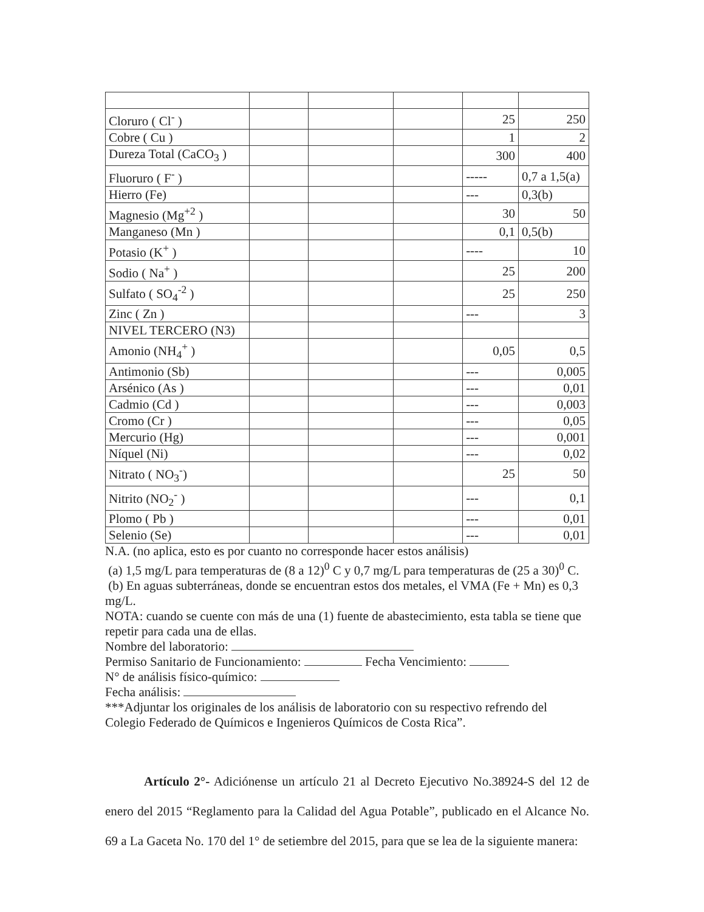| Cloruro ( Cl<sup>-</sup> ) | | | | 25 | 250 |
| Cobre ( Cu ) | | | | 1 | 2 |
| Dureza Total (CaCO<sub>3</sub> ) | | | | 300 | 400 |
| Fluoruro ( F<sup>-</sup> ) | | | | ----- | 0,7 a 1,5(a) |
| Hierro (Fe) | | | | --- | 0,3(b) |
| Magnesio (Mg<sup>+2</sup> ) | | | | 30 | 50 |
| Manganeso (Mn ) | | | | 0,1 | 0,5(b) |
| Potasio (K<sup>+</sup> ) | | | | ---- | 10 |
| Sodio ( Na<sup>+</sup> ) | | | | 25 | 200 |
| Sulfato ( SO<sub>4</sub><sup>-2</sup> ) | | | | 25 | 250 |
| Zinc ( Zn ) | | | | --- | 3 |
| NIVEL TERCERO (N3) | | | | | |
| Amonio (NH<sub>4</sub><sup>+</sup> ) | | | | 0,05 | 0,5 |
| Antimonio (Sb) | | | | --- | 0,005 |
| Arsénico (As ) | | | | --- | 0,01 |
| Cadmio (Cd ) | | | | --- | 0,003 |
| Cromo (Cr ) | | | | --- | 0,05 |
| Mercurio (Hg) | | | | --- | 0,001 |
| Níquel (Ni) | | | | --- | 0,02 |
| Nitrato ( NO<sub>3</sub><sup>-</sup>) | | | | 25 | 50 |
| Nitrito (NO<sub>2</sub><sup>-</sup> ) | | | | --- | 0,1 |
| Plomo ( Pb ) | | | | --- | 0,01 |
| Selenio (Se) | | | | --- | 0,01 |
N.A. (no aplica, esto es por cuanto no corresponde hacer estos análisis)
(a) 1,5 mg/L para temperaturas de (8 a 12)<sup>0</sup> C y 0,7 mg/L para temperaturas de (25 a 30)<sup>0</sup> C.
(b) En aguas subterráneas, donde se encuentran estos dos metales, el VMA (Fe + Mn) es 0,3 mg/L.
NOTA: cuando se cuente con más de una (1) fuente de abastecimiento, esta tabla se tiene que repetir para cada una de ellas.
Nombre del laboratorio:
Permiso Sanitario de Funcionamiento: Fecha Vencimiento:
N° de análisis físico-químico:
Fecha análisis:
***Adjuntar los originales de los análisis de laboratorio con su respectivo refrendo del Colegio Federado de Químicos e Ingenieros Químicos de Costa Rica”.
Artículo 2°- Adiciónense un artículo 21 al Decreto Ejecutivo No.38924-S del 12 de enero del 2015 “Reglamento para la Calidad del Agua Potable”, publicado en el Alcance No. 69 a La Gaceta No. 170 del 1° de setiembre del 2015, para que se lea de la siguiente manera: